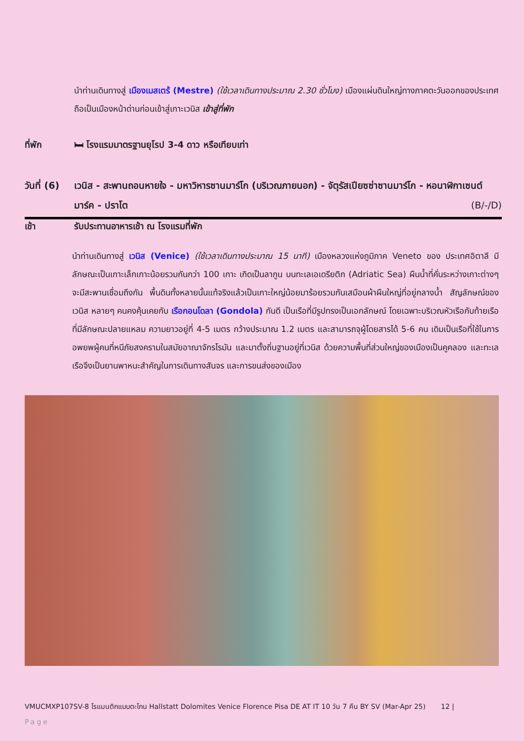นำท่านเดินทางสู่ เมืองเมสเตร้ (Mestre) (ใช้เวลาเดินทางประมาณ 2.30 ชั่วโมง) เมืองแผ่นดินใหญ่ทางภาคตะวันออกของประเทศ ถือเป็นเมืองหน้าด่านก่อนเข้าสู่เกาะเวนิส เข้าสู่ที่พัก
ที่พัก 🛏 โรงแรมมาตรฐานยุโรป 3-4 ดาว หรือเทียบเท่า
วันที่ (6)
เวนิส - สะพานถอนหายใจ - มหาวิหารซานมาร์โก (บริเวณภายนอก) - จัตุรัสเปียซซ่าซานมาร์โก - หอนาฬิกาเซนต์มาร์ค - ปราโต (B/-/D)
เช้า รับประทานอาหารเช้า ณ โรงแรมที่พัก
นำท่านเดินทางสู่ เวนิส (Venice) (ใช้เวลาเดินทางประมาณ 15 นาที) เมืองหลวงแห่งภูมิภาค Veneto ของ ประเทศอิตาลี มีลักษณะเป็นเกาะเล็กเกาะน้อยรวมกันกว่า 100 เกาะ เกิดเป็นลากูน บนทะเลเอเดรียติก (Adriatic Sea) ผืนน้ำที่คั่นระหว่างเกาะต่างๆ จะมีสะพานเชื่อมถึงกัน พื้นดินทั้งหลายนั้นแท้จริงแล้วเป็นเกาะใหญ่น้อยมาร้อยรวมกันเสมือนผ้าผืนใหญ่ที่อยู่กลางน้ำ สัญลักษณ์ของเวนิส หลายๆ คนคงคุ้นเคยกับ เรือกอนโดลา (Gondola) กันดี เป็นเรือที่มีรูปทรงเป็นเอกลักษณ์ โดยเฉพาะบริเวณหัวเรือกับท้ายเรือที่มีลักษณะปลายแหลม ความยาวอยู่ที่ 4-5 เมตร กว้างประมาณ 1.2 เมตร และสามารถจุผู้โดยสารได้ 5-6 คน เดิมเป็นเรือที่ใช้ในการอพยพผู้คนที่หนีภัยสงครามในสมัยอาณาจักรโรมัน และมาตั้งถิ่นฐานอยู่ที่เวนิส ด้วยความพื้นที่ส่วนใหญ่ของเมืองเป็นคูคลอง และทะเล เรือจึงเป็นยานพาหนะสำคัญในการเดินทางสันจร และการขนส่งของเมือง
VMUCMXP107SV-8 โรแมนติกแบบตะโกน Hallstatt Dolomites Venice Florence Pisa DE AT IT 10 วัน 7 คืน BY SV (Mar-Apr 25) 12 |
Page